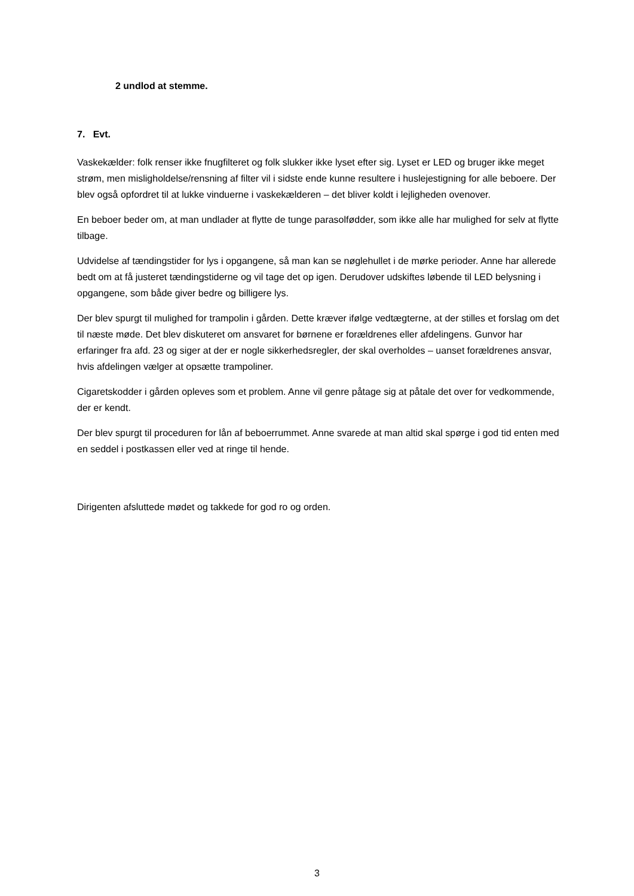2 undlod at stemme.
7. Evt.
Vaskekælder: folk renser ikke fnugfilteret og folk slukker ikke lyset efter sig. Lyset er LED og bruger ikke meget strøm, men misligholdelse/rensning af filter vil i sidste ende kunne resultere i huslejestigning for alle beboere. Der blev også opfordret til at lukke vinduerne i vaskekælderen – det bliver koldt i lejligheden ovenover.
En beboer beder om, at man undlader at flytte de tunge parasolfødder, som ikke alle har mulighed for selv at flytte tilbage.
Udvidelse af tændingstider for lys i opgangene, så man kan se nøglehullet i de mørke perioder. Anne har allerede bedt om at få justeret tændingstiderne og vil tage det op igen. Derudover udskiftes løbende til LED belysning i opgangene, som både giver bedre og billigere lys.
Der blev spurgt til mulighed for trampolin i gården. Dette kræver ifølge vedtægterne, at der stilles et forslag om det til næste møde. Det blev diskuteret om ansvaret for børnene er forældrenes eller afdelingens. Gunvor har erfaringer fra afd. 23 og siger at der er nogle sikkerhedsregler, der skal overholdes – uanset forældrenes ansvar, hvis afdelingen vælger at opsætte trampoliner.
Cigaretskodder i gården opleves som et problem. Anne vil genre påtage sig at påtale det over for vedkommende, der er kendt.
Der blev spurgt til proceduren for lån af beboerrummet. Anne svarede at man altid skal spørge i god tid enten med en seddel i postkassen eller ved at ringe til hende.
Dirigenten afsluttede mødet og takkede for god ro og orden.
3